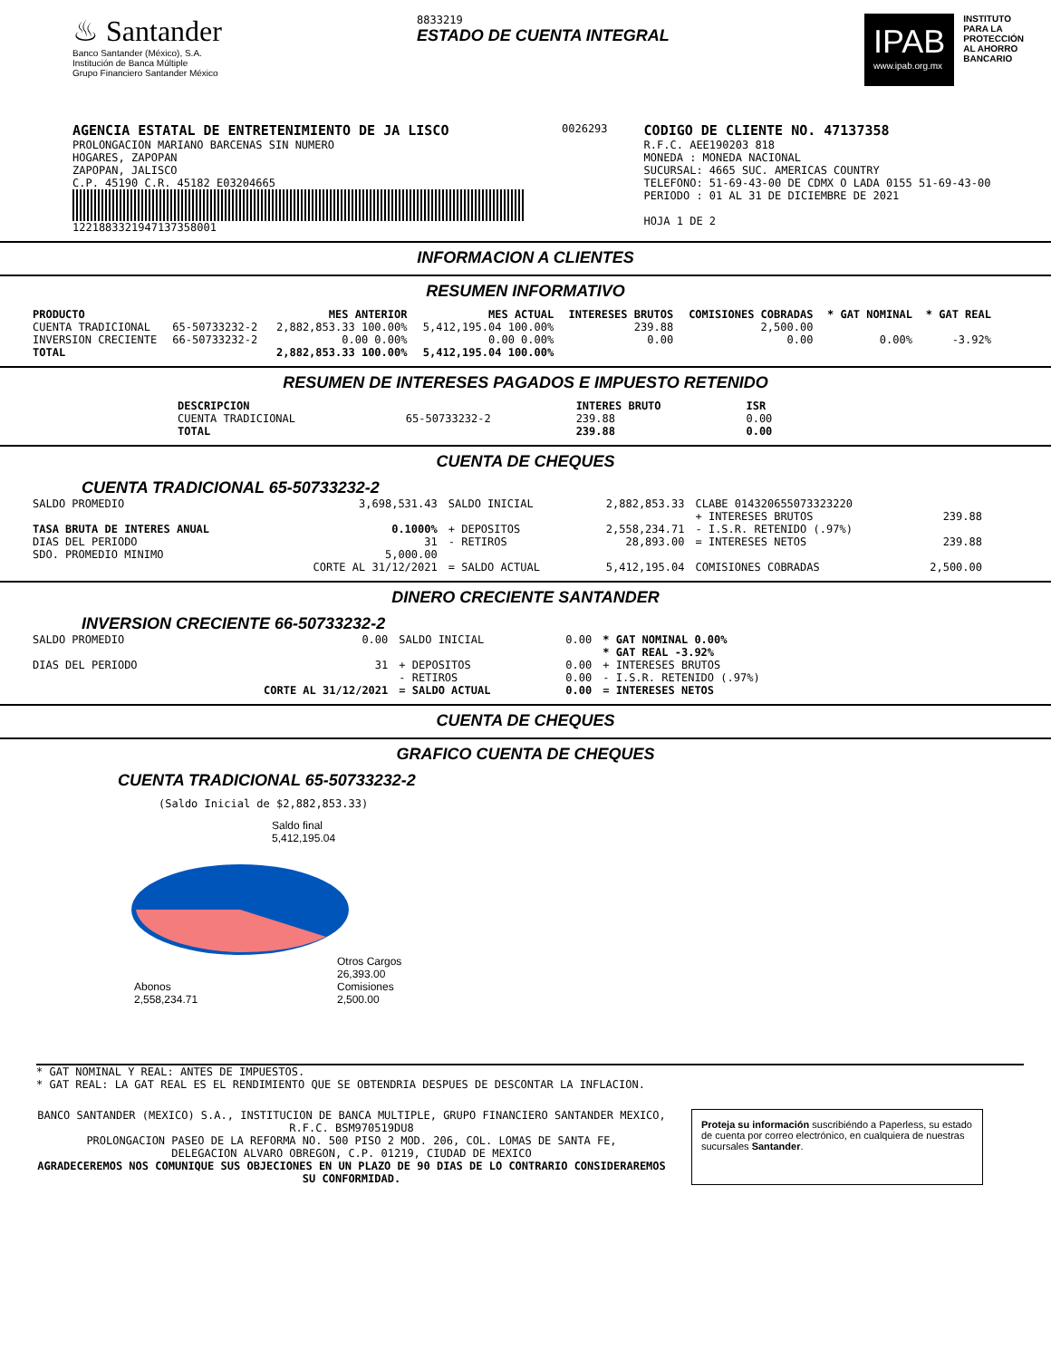♨ Santander
Banco Santander (México), S.A.
Institución de Banca Múltiple
Grupo Financiero Santander México
8833219
ESTADO DE CUENTA INTEGRAL
IPAB
www.ipab.org.mx
INSTITUTO
PARA LA
PROTECCIÓN
AL AHORRO
BANCARIO
AGENCIA ESTATAL DE ENTRETENIMIENTO DE JA LISCO
PROLONGACION MARIANO BARCENAS SIN NUMERO
HOGARES, ZAPOPAN
ZAPOPAN, JALISCO
C.P. 45190 C.R. 45182 E03204665
1221883321947137358001
0026293
CODIGO DE CLIENTE NO. 47137358
R.F.C. AEE190203 818
MONEDA : MONEDA NACIONAL
SUCURSAL: 4665 SUC. AMERICAS COUNTRY
TELEFONO: 51-69-43-00 DE CDMX O LADA 0155 51-69-43-00
PERIODO : 01 AL 31 DE DICIEMBRE DE 2021
HOJA 1 DE 2
INFORMACION A CLIENTES
RESUMEN INFORMATIVO
| PRODUCTO | | MES ANTERIOR | MES ACTUAL | INTERESES BRUTOS | COMISIONES COBRADAS | * GAT NOMINAL | * GAT REAL |
| --- | --- | --- | --- | --- | --- | --- | --- |
| CUENTA TRADICIONAL | 65-50733232-2 | 2,882,853.33 100.00% | 5,412,195.04 100.00% | 239.88 | 2,500.00 | | |
| INVERSION CRECIENTE | 66-50733232-2 | 0.00 0.00% | 0.00 0.00% | 0.00 | 0.00 | 0.00% | -3.92% |
| TOTAL | | 2,882,853.33 100.00% | 5,412,195.04 100.00% | | | | |
RESUMEN DE INTERESES PAGADOS E IMPUESTO RETENIDO
| DESCRIPCION | | INTERES BRUTO | ISR |
| --- | --- | --- | --- |
| CUENTA TRADICIONAL | 65-50733232-2 | 239.88 | 0.00 |
| TOTAL | | 239.88 | 0.00 |
CUENTA DE CHEQUES
CUENTA TRADICIONAL 65-50733232-2
| SALDO PROMEDIO | 3,698,531.43 | SALDO INICIAL | 2,882,853.33 | CLABE 014320655073323220 + INTERESES BRUTOS | 239.88 |
| TASA BRUTA DE INTERES ANUAL | 0.1000% | + DEPOSITOS | 2,558,234.71 | - I.S.R. RETENIDO (.97%) | |
| DIAS DEL PERIODO | 31 | - RETIROS | 28,893.00 | = INTERESES NETOS | 239.88 |
| SDO. PROMEDIO MINIMO | 5,000.00 | | | | |
| | CORTE AL 31/12/2021 | = SALDO ACTUAL | 5,412,195.04 | COMISIONES COBRADAS | 2,500.00 |
DINERO CRECIENTE SANTANDER
INVERSION CRECIENTE 66-50733232-2
| SALDO PROMEDIO | 0.00 | SALDO INICIAL | 0.00 | * GAT NOMINAL 0.00% * GAT REAL -3.92% |
| DIAS DEL PERIODO | 31 | + DEPOSITOS - RETIROS | 0.00 0.00 | + INTERESES BRUTOS - I.S.R. RETENIDO (.97%) |
| | CORTE AL 31/12/2021 | = SALDO ACTUAL | 0.00 | = INTERESES NETOS |
CUENTA DE CHEQUES
GRAFICO CUENTA DE CHEQUES
CUENTA TRADICIONAL 65-50733232-2
(Saldo Inicial de $2,882,853.33)
Saldo final
5,412,195.04
Otros Cargos
26,393.00
Comisiones
2,500.00
Abonos
2,558,234.71
* GAT NOMINAL Y REAL: ANTES DE IMPUESTOS.
* GAT REAL: LA GAT REAL ES EL RENDIMIENTO QUE SE OBTENDRIA DESPUES DE DESCONTAR LA INFLACION.
BANCO SANTANDER (MEXICO) S.A., INSTITUCION DE BANCA MULTIPLE, GRUPO FINANCIERO SANTANDER MEXICO,
R.F.C. BSM970519DU8
PROLONGACION PASEO DE LA REFORMA NO. 500 PISO 2 MOD. 206, COL. LOMAS DE SANTA FE,
DELEGACION ALVARO OBREGON, C.P. 01219, CIUDAD DE MEXICO
AGRADECEREMOS NOS COMUNIQUE SUS OBJECIONES EN UN PLAZO DE 90 DIAS DE LO CONTRARIO CONSIDERAREMOS SU CONFORMIDAD.
Proteja su información suscribiéndo a Paperless, su estado de cuenta por correo electrónico, en cualquiera de nuestras sucursales Santander.